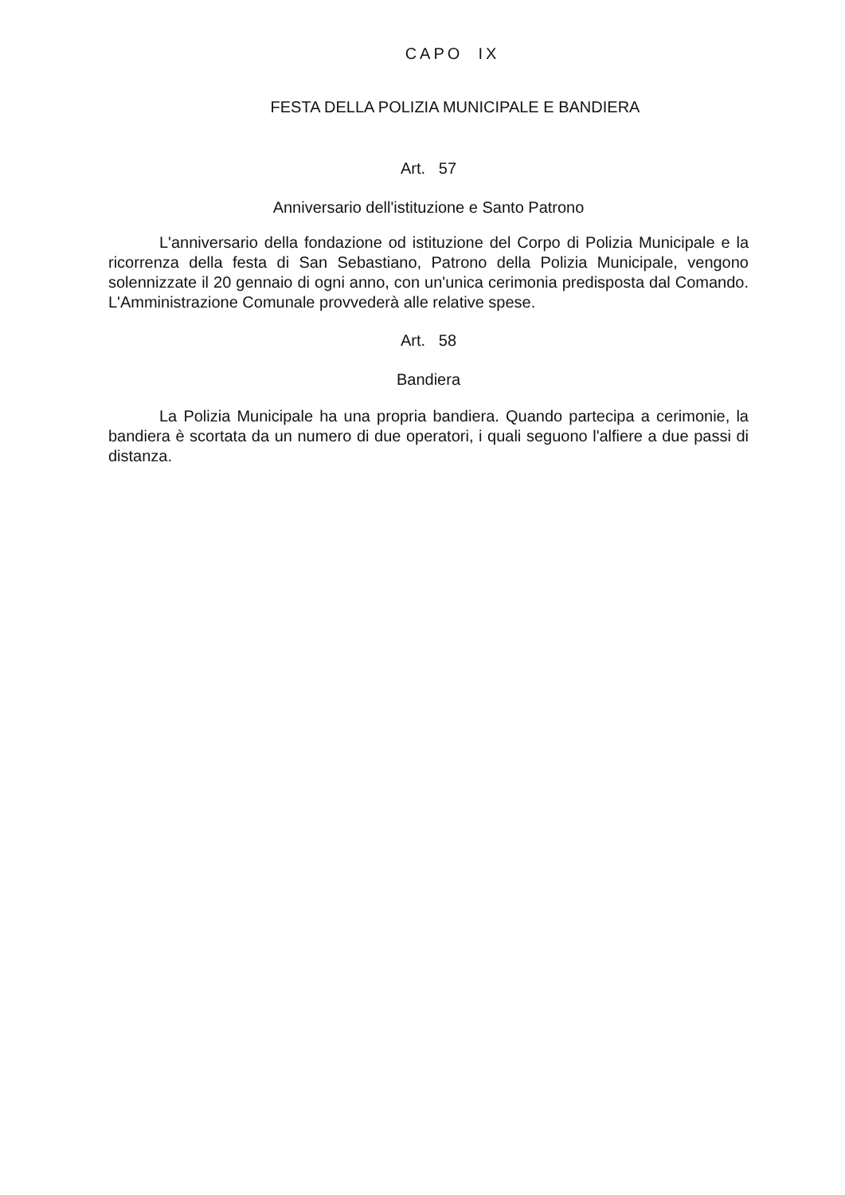CAPO IX
FESTA DELLA POLIZIA MUNICIPALE E BANDIERA
Art. 57
Anniversario dell'istituzione e Santo Patrono
L'anniversario della fondazione od istituzione del Corpo di Polizia Municipale e la ricorrenza della festa di San Sebastiano, Patrono della Polizia Municipale, vengono solennizzate il 20 gennaio di ogni anno, con un'unica cerimonia predisposta dal Comando. L'Amministrazione Comunale provvederà alle relative spese.
Art. 58
Bandiera
La Polizia Municipale ha una propria bandiera. Quando partecipa a cerimonie, la bandiera è scortata da un numero di due operatori, i quali seguono l'alfiere a due passi di distanza.